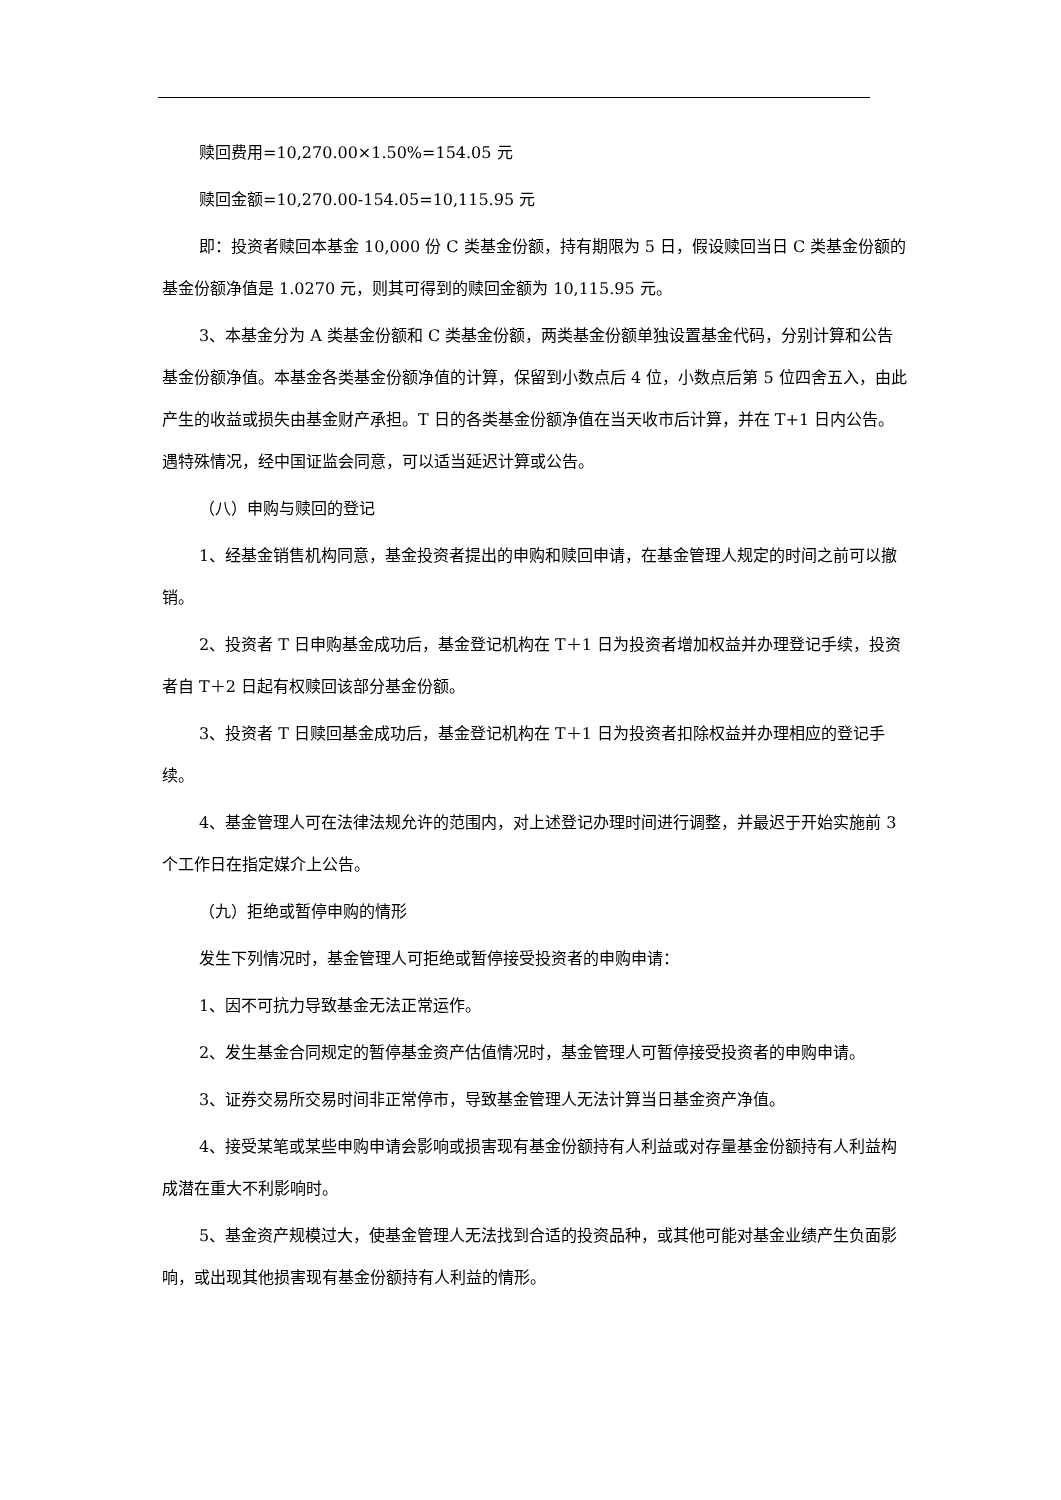赎回费用=10,270.00×1.50%=154.05 元
赎回金额=10,270.00-154.05=10,115.95 元
即：投资者赎回本基金 10,000 份 C 类基金份额，持有期限为 5 日，假设赎回当日 C 类基金份额的基金份额净值是 1.0270 元，则其可得到的赎回金额为 10,115.95 元。
3、本基金分为 A 类基金份额和 C 类基金份额，两类基金份额单独设置基金代码，分别计算和公告基金份额净值。本基金各类基金份额净值的计算，保留到小数点后 4 位，小数点后第 5 位四舍五入，由此产生的收益或损失由基金财产承担。T 日的各类基金份额净值在当天收市后计算，并在 T+1 日内公告。遇特殊情况，经中国证监会同意，可以适当延迟计算或公告。
（八）申购与赎回的登记
1、经基金销售机构同意，基金投资者提出的申购和赎回申请，在基金管理人规定的时间之前可以撤销。
2、投资者 T 日申购基金成功后，基金登记机构在 T＋1 日为投资者增加权益并办理登记手续，投资者自 T＋2 日起有权赎回该部分基金份额。
3、投资者 T 日赎回基金成功后，基金登记机构在 T＋1 日为投资者扣除权益并办理相应的登记手续。
4、基金管理人可在法律法规允许的范围内，对上述登记办理时间进行调整，并最迟于开始实施前 3 个工作日在指定媒介上公告。
（九）拒绝或暂停申购的情形
发生下列情况时，基金管理人可拒绝或暂停接受投资者的申购申请：
1、因不可抗力导致基金无法正常运作。
2、发生基金合同规定的暂停基金资产估值情况时，基金管理人可暂停接受投资者的申购申请。
3、证券交易所交易时间非正常停市，导致基金管理人无法计算当日基金资产净值。
4、接受某笔或某些申购申请会影响或损害现有基金份额持有人利益或对存量基金份额持有人利益构成潜在重大不利影响时。
5、基金资产规模过大，使基金管理人无法找到合适的投资品种，或其他可能对基金业绩产生负面影响，或出现其他损害现有基金份额持有人利益的情形。